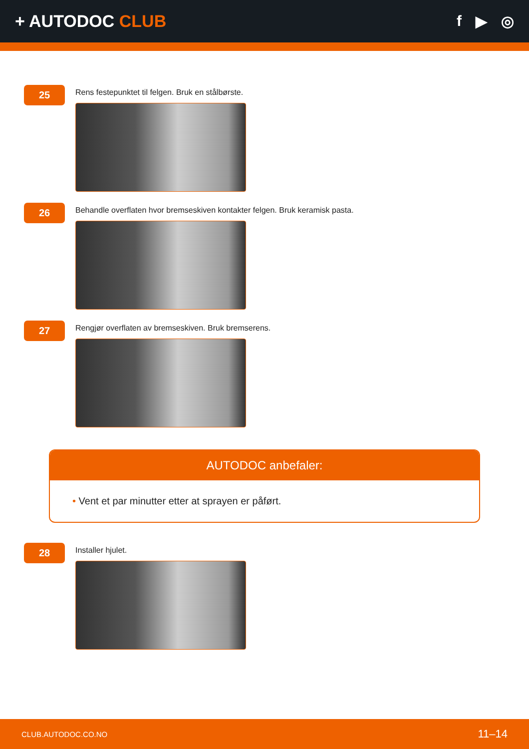+ AUTODOC CLUB f ▶ ◎
25
Rens festepunktet til felgen. Bruk en stålbørste.
26
Behandle overflaten hvor bremseskiven kontakter felgen. Bruk keramisk pasta.
27
Rengjør overflaten av bremseskiven. Bruk bremserens.
AUTODOC anbefaler:
• Vent et par minutter etter at sprayen er påført.
28
Installer hjulet.
CLUB.AUTODOC.CO.NO 11–14